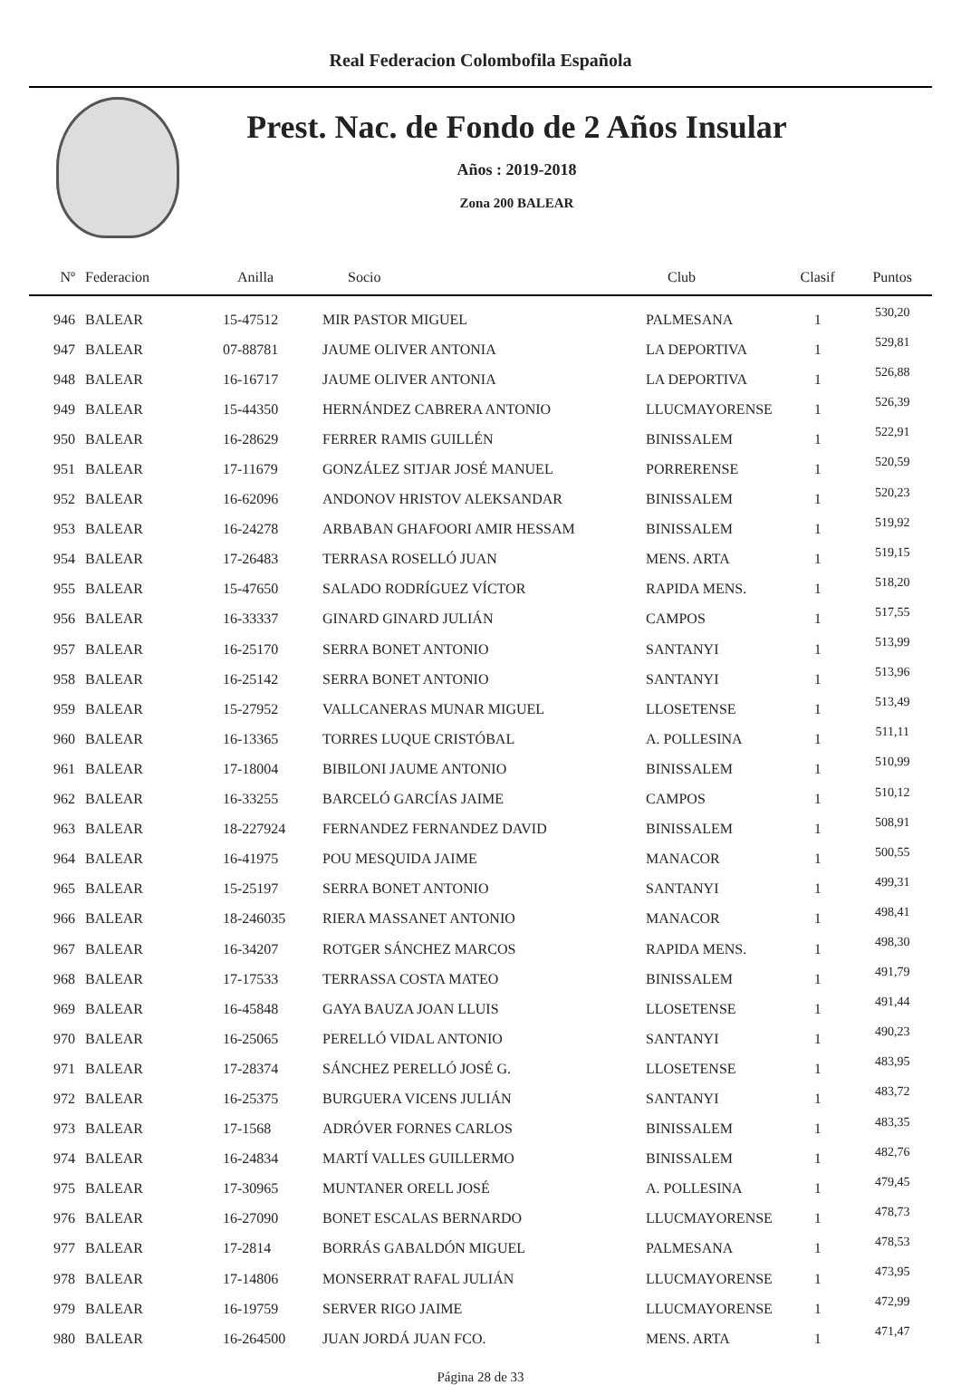Real Federacion Colombofila Española
Prest. Nac. de Fondo de 2 Años Insular
Años : 2019-2018
Zona 200 BALEAR
| Nº | Federacion | Anilla | Socio | Club | Clasif | Puntos |
| --- | --- | --- | --- | --- | --- | --- |
| 946 | BALEAR | 15-47512 | MIR PASTOR MIGUEL | PALMESANA | 1 | 530,20 |
| 947 | BALEAR | 07-88781 | JAUME OLIVER ANTONIA | LA DEPORTIVA | 1 | 529,81 |
| 948 | BALEAR | 16-16717 | JAUME OLIVER ANTONIA | LA DEPORTIVA | 1 | 526,88 |
| 949 | BALEAR | 15-44350 | HERNÁNDEZ CABRERA ANTONIO | LLUCMAYORENSE | 1 | 526,39 |
| 950 | BALEAR | 16-28629 | FERRER RAMIS GUILLÉN | BINISSALEM | 1 | 522,91 |
| 951 | BALEAR | 17-11679 | GONZÁLEZ SITJAR JOSÉ MANUEL | PORRERENSE | 1 | 520,59 |
| 952 | BALEAR | 16-62096 | ANDONOV HRISTOV ALEKSANDAR | BINISSALEM | 1 | 520,23 |
| 953 | BALEAR | 16-24278 | ARBABAN GHAFOORI AMIR HESSAM | BINISSALEM | 1 | 519,92 |
| 954 | BALEAR | 17-26483 | TERRASA ROSELLÓ JUAN | MENS. ARTA | 1 | 519,15 |
| 955 | BALEAR | 15-47650 | SALADO RODRÍGUEZ VÍCTOR | RAPIDA MENS. | 1 | 518,20 |
| 956 | BALEAR | 16-33337 | GINARD GINARD JULIÁN | CAMPOS | 1 | 517,55 |
| 957 | BALEAR | 16-25170 | SERRA BONET ANTONIO | SANTANYI | 1 | 513,99 |
| 958 | BALEAR | 16-25142 | SERRA BONET ANTONIO | SANTANYI | 1 | 513,96 |
| 959 | BALEAR | 15-27952 | VALLCANERAS MUNAR MIGUEL | LLOSETENSE | 1 | 513,49 |
| 960 | BALEAR | 16-13365 | TORRES LUQUE CRISTÓBAL | A. POLLESINA | 1 | 511,11 |
| 961 | BALEAR | 17-18004 | BIBILONI JAUME ANTONIO | BINISSALEM | 1 | 510,99 |
| 962 | BALEAR | 16-33255 | BARCELÓ GARCÍAS JAIME | CAMPOS | 1 | 510,12 |
| 963 | BALEAR | 18-227924 | FERNANDEZ FERNANDEZ DAVID | BINISSALEM | 1 | 508,91 |
| 964 | BALEAR | 16-41975 | POU MESQUIDA JAIME | MANACOR | 1 | 500,55 |
| 965 | BALEAR | 15-25197 | SERRA BONET ANTONIO | SANTANYI | 1 | 499,31 |
| 966 | BALEAR | 18-246035 | RIERA MASSANET ANTONIO | MANACOR | 1 | 498,41 |
| 967 | BALEAR | 16-34207 | ROTGER SÁNCHEZ MARCOS | RAPIDA MENS. | 1 | 498,30 |
| 968 | BALEAR | 17-17533 | TERRASSA COSTA MATEO | BINISSALEM | 1 | 491,79 |
| 969 | BALEAR | 16-45848 | GAYA BAUZA JOAN LLUIS | LLOSETENSE | 1 | 491,44 |
| 970 | BALEAR | 16-25065 | PERELLÓ VIDAL ANTONIO | SANTANYI | 1 | 490,23 |
| 971 | BALEAR | 17-28374 | SÁNCHEZ PERELLÓ JOSÉ G. | LLOSETENSE | 1 | 483,95 |
| 972 | BALEAR | 16-25375 | BURGUERA VICENS JULIÁN | SANTANYI | 1 | 483,72 |
| 973 | BALEAR | 17-1568 | ADRÓVER FORNES CARLOS | BINISSALEM | 1 | 483,35 |
| 974 | BALEAR | 16-24834 | MARTÍ VALLES GUILLERMO | BINISSALEM | 1 | 482,76 |
| 975 | BALEAR | 17-30965 | MUNTANER ORELL JOSÉ | A. POLLESINA | 1 | 479,45 |
| 976 | BALEAR | 16-27090 | BONET ESCALAS BERNARDO | LLUCMAYORENSE | 1 | 478,73 |
| 977 | BALEAR | 17-2814 | BORRÁS GABALDÓN MIGUEL | PALMESANA | 1 | 478,53 |
| 978 | BALEAR | 17-14806 | MONSERRAT RAFAL JULIÁN | LLUCMAYORENSE | 1 | 473,95 |
| 979 | BALEAR | 16-19759 | SERVER RIGO JAIME | LLUCMAYORENSE | 1 | 472,99 |
| 980 | BALEAR | 16-264500 | JUAN JORDÁ JUAN FCO. | MENS. ARTA | 1 | 471,47 |
Página 28 de 33